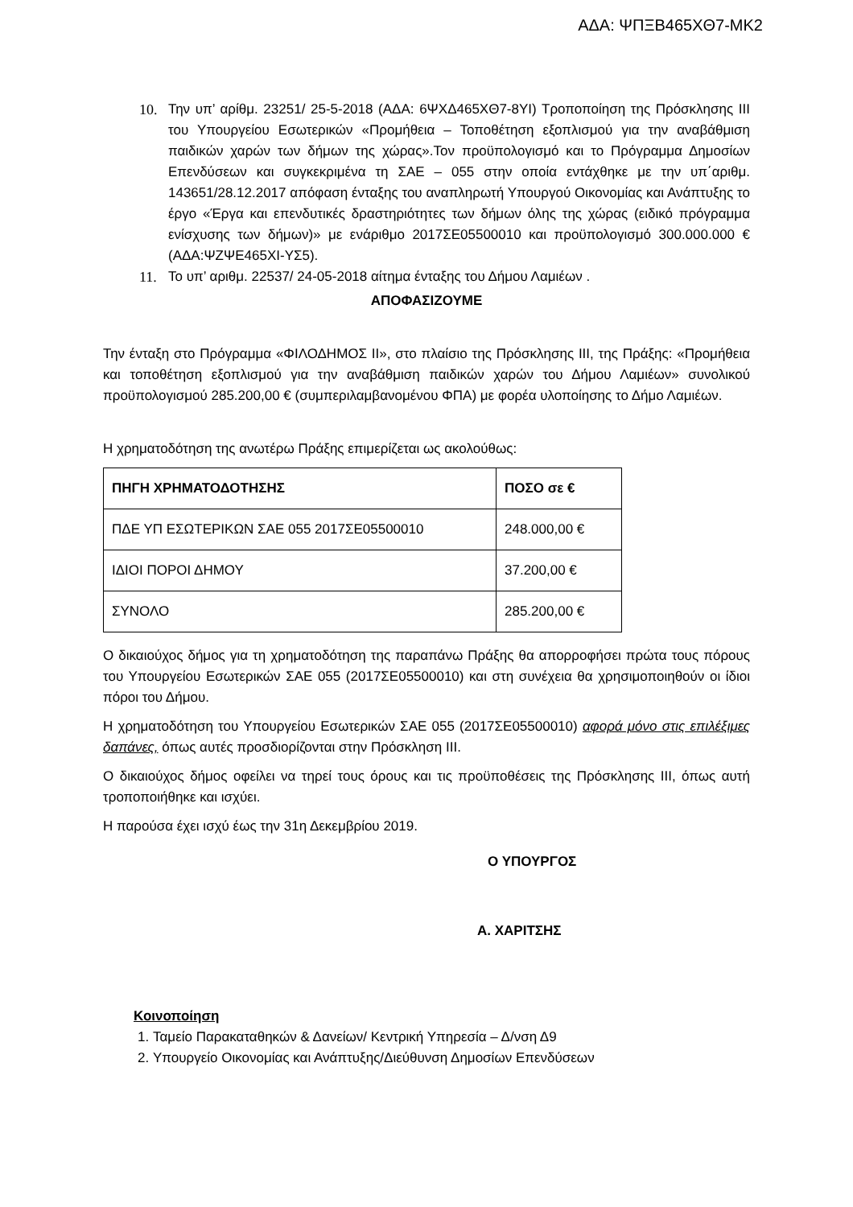ΑΔΑ: ΨΠΞΒ465ΧΘ7-ΜΚ2
10. Την υπ’ αρίθμ. 23251/ 25-5-2018 (ΑΔΑ: 6ΨΧΔ465ΧΘ7-8ΥΙ) Τροποποίηση της Πρόσκλησης ΙΙΙ του Υπουργείου Εσωτερικών «Προμήθεια – Τοποθέτηση εξοπλισμού για την αναβάθμιση παιδικών χαρών των δήμων της χώρας».Τον προϋπολογισμό και το Πρόγραμμα Δημοσίων Επενδύσεων και συγκεκριμένα τη ΣΑΕ – 055 στην οποία εντάχθηκε με την υπ΄αριθμ. 143651/28.12.2017 απόφαση ένταξης του αναπληρωτή Υπουργού Οικονομίας και Ανάπτυξης το έργο «Έργα και επενδυτικές δραστηριότητες των δήμων όλης της χώρας (ειδικό πρόγραμμα ενίσχυσης των δήμων)» με ενάριθμο 2017ΣΕ05500010 και προϋπολογισμό 300.000.000 € (ΑΔΑ:ΨΖΨΕ465ΧΙ-ΥΣ5).
11. Το υπ’ αριθμ. 22537/ 24-05-2018 αίτημα ένταξης του Δήμου Λαμιέων .
ΑΠΟΦΑΣΙΖΟΥΜΕ
Την ένταξη στο Πρόγραμμα «ΦΙΛΟΔΗΜΟΣ ΙΙ», στο πλαίσιο της Πρόσκλησης ΙΙΙ, της Πράξης: «Προμήθεια και τοποθέτηση εξοπλισμού για την αναβάθμιση παιδικών χαρών του Δήμου Λαμιέων» συνολικού προϋπολογισμού 285.200,00 € (συμπεριλαμβανομένου ΦΠΑ) με φορέα υλοποίησης το Δήμο Λαμιέων.
Η χρηματοδότηση της ανωτέρω Πράξης επιμερίζεται ως ακολούθως:
| ΠΗΓΗ ΧΡΗΜΑΤΟΔΟΤΗΣΗΣ | ΠΟΣΟ σε € |
| --- | --- |
| ΠΔΕ ΥΠ ΕΣΩΤΕΡΙΚΩΝ ΣΑΕ 055 2017ΣΕ05500010 | 248.000,00 € |
| ΙΔΙΟΙ ΠΟΡΟΙ ΔΗΜΟΥ | 37.200,00 € |
| ΣΥΝΟΛΟ | 285.200,00 € |
Ο δικαιούχος δήμος για τη χρηματοδότηση της παραπάνω Πράξης θα απορροφήσει πρώτα τους πόρους του Υπουργείου Εσωτερικών ΣΑΕ 055 (2017ΣΕ05500010) και στη συνέχεια θα χρησιμοποιηθούν οι ίδιοι πόροι του Δήμου.
Η χρηματοδότηση του Υπουργείου Εσωτερικών ΣΑΕ 055 (2017ΣΕ05500010) αφορά μόνο στις επιλέξιμες δαπάνες, όπως αυτές προσδιορίζονται στην Πρόσκληση ΙΙΙ.
Ο δικαιούχος δήμος οφείλει να τηρεί τους όρους και τις προϋποθέσεις της Πρόσκλησης ΙΙΙ, όπως αυτή τροποποιήθηκε και ισχύει.
Η παρούσα έχει ισχύ έως την 31η Δεκεμβρίου 2019.
Ο ΥΠΟΥΡΓΟΣ
Α. ΧΑΡΙΤΣΗΣ
Κοινοποίηση
1. Ταμείο Παρακαταθηκών & Δανείων/ Κεντρική Υπηρεσία – Δ/νση Δ9
2. Υπουργείο Οικονομίας και Ανάπτυξης/Διεύθυνση Δημοσίων Επενδύσεων